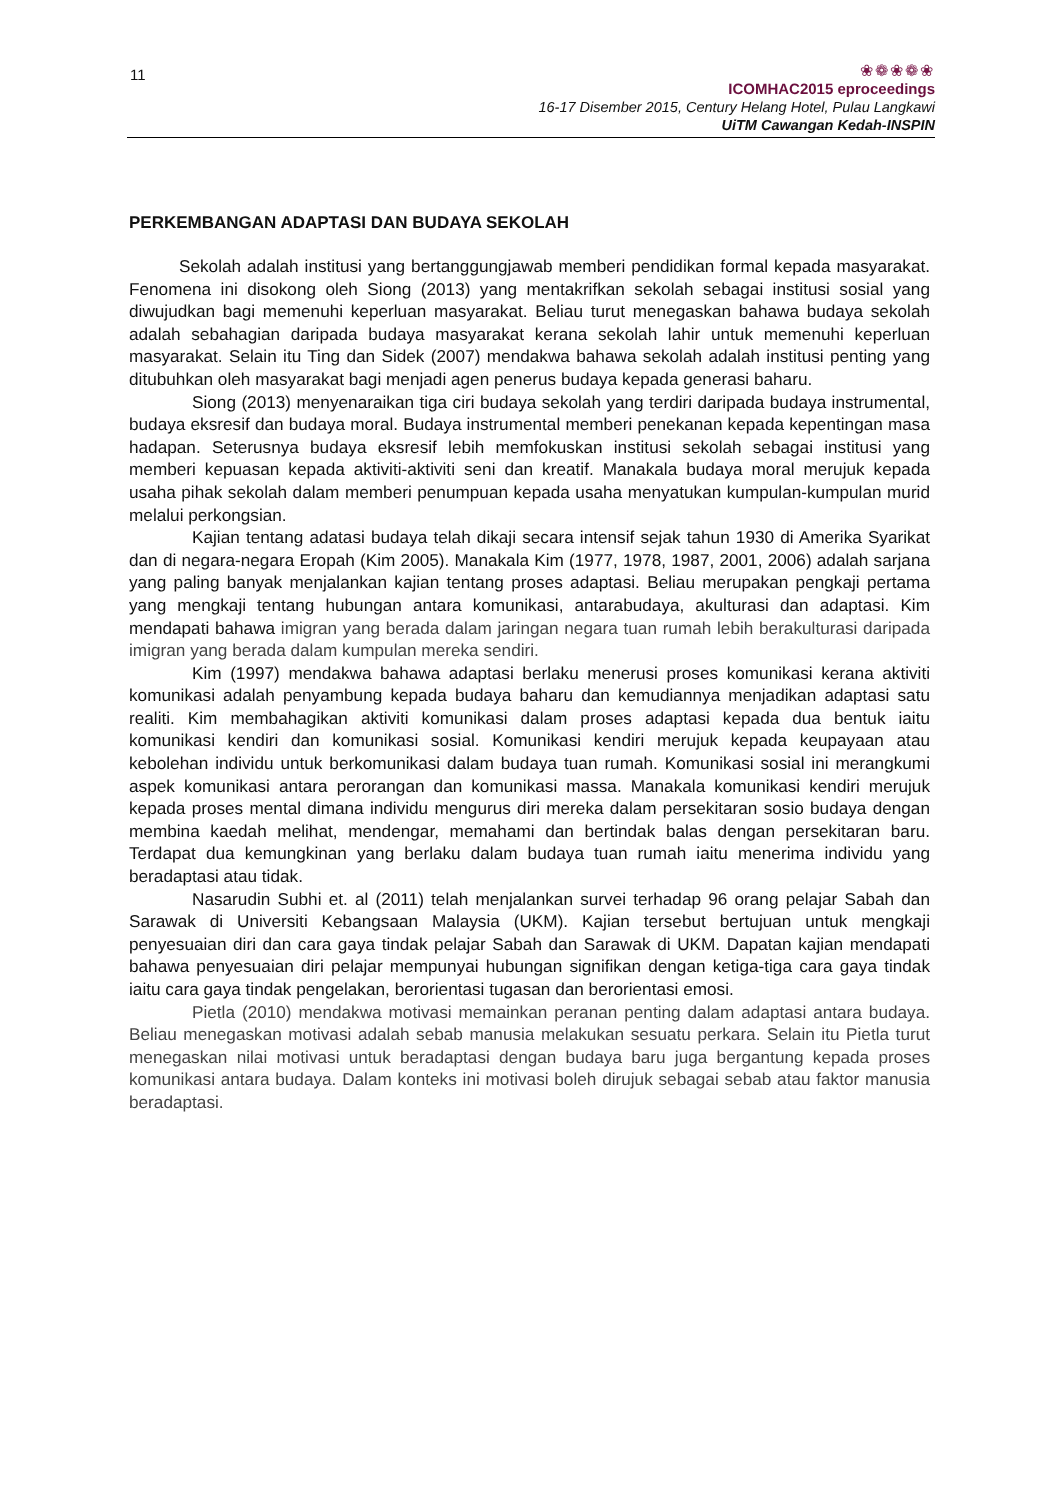11
❀❁❀❁❀
ICOMHAC2015 eproceedings
16-17 Disember 2015, Century Helang Hotel, Pulau Langkawi
UiTM Cawangan Kedah-INSPIN
PERKEMBANGAN ADAPTASI DAN BUDAYA SEKOLAH
Sekolah adalah institusi yang bertanggungjawab memberi pendidikan formal kepada masyarakat. Fenomena ini disokong oleh Siong (2013) yang mentakrifkan sekolah sebagai institusi sosial yang diwujudkan bagi memenuhi keperluan masyarakat. Beliau turut menegaskan bahawa budaya sekolah adalah sebahagian daripada budaya masyarakat kerana sekolah lahir untuk memenuhi keperluan masyarakat. Selain itu Ting dan Sidek (2007) mendakwa bahawa sekolah adalah institusi penting yang ditubuhkan oleh masyarakat bagi menjadi agen penerus budaya kepada generasi baharu.
Siong (2013) menyenaraikan tiga ciri budaya sekolah yang terdiri daripada budaya instrumental, budaya eksresif dan budaya moral. Budaya instrumental memberi penekanan kepada kepentingan masa hadapan. Seterusnya budaya eksresif lebih memfokuskan institusi sekolah sebagai institusi yang memberi kepuasan kepada aktiviti-aktiviti seni dan kreatif. Manakala budaya moral merujuk kepada usaha pihak sekolah dalam memberi penumpuan kepada usaha menyatukan kumpulan-kumpulan murid melalui perkongsian.
Kajian tentang adatasi budaya telah dikaji secara intensif sejak tahun 1930 di Amerika Syarikat dan di negara-negara Eropah (Kim 2005). Manakala Kim (1977, 1978, 1987, 2001, 2006) adalah sarjana yang paling banyak menjalankan kajian tentang proses adaptasi. Beliau merupakan pengkaji pertama yang mengkaji tentang hubungan antara komunikasi, antarabudaya, akulturasi dan adaptasi. Kim mendapati bahawa imigran yang berada dalam jaringan negara tuan rumah lebih berakulturasi daripada imigran yang berada dalam kumpulan mereka sendiri.
Kim (1997) mendakwa bahawa adaptasi berlaku menerusi proses komunikasi kerana aktiviti komunikasi adalah penyambung kepada budaya baharu dan kemudiannya menjadikan adaptasi satu realiti. Kim membahagikan aktiviti komunikasi dalam proses adaptasi kepada dua bentuk iaitu komunikasi kendiri dan komunikasi sosial. Komunikasi kendiri merujuk kepada keupayaan atau kebolehan individu untuk berkomunikasi dalam budaya tuan rumah. Komunikasi sosial ini merangkumi aspek komunikasi antara perorangan dan komunikasi massa. Manakala komunikasi kendiri merujuk kepada proses mental dimana individu mengurus diri mereka dalam persekitaran sosio budaya dengan membina kaedah melihat, mendengar, memahami dan bertindak balas dengan persekitaran baru. Terdapat dua kemungkinan yang berlaku dalam budaya tuan rumah iaitu menerima individu yang beradaptasi atau tidak.
Nasarudin Subhi et. al (2011) telah menjalankan survei terhadap 96 orang pelajar Sabah dan Sarawak di Universiti Kebangsaan Malaysia (UKM). Kajian tersebut bertujuan untuk mengkaji penyesuaian diri dan cara gaya tindak pelajar Sabah dan Sarawak di UKM. Dapatan kajian mendapati bahawa penyesuaian diri pelajar mempunyai hubungan signifikan dengan ketiga-tiga cara gaya tindak iaitu cara gaya tindak pengelakan, berorientasi tugasan dan berorientasi emosi.
Pietla (2010) mendakwa motivasi memainkan peranan penting dalam adaptasi antara budaya. Beliau menegaskan motivasi adalah sebab manusia melakukan sesuatu perkara. Selain itu Pietla turut menegaskan nilai motivasi untuk beradaptasi dengan budaya baru juga bergantung kepada proses komunikasi antara budaya. Dalam konteks ini motivasi boleh dirujuk sebagai sebab atau faktor manusia beradaptasi.